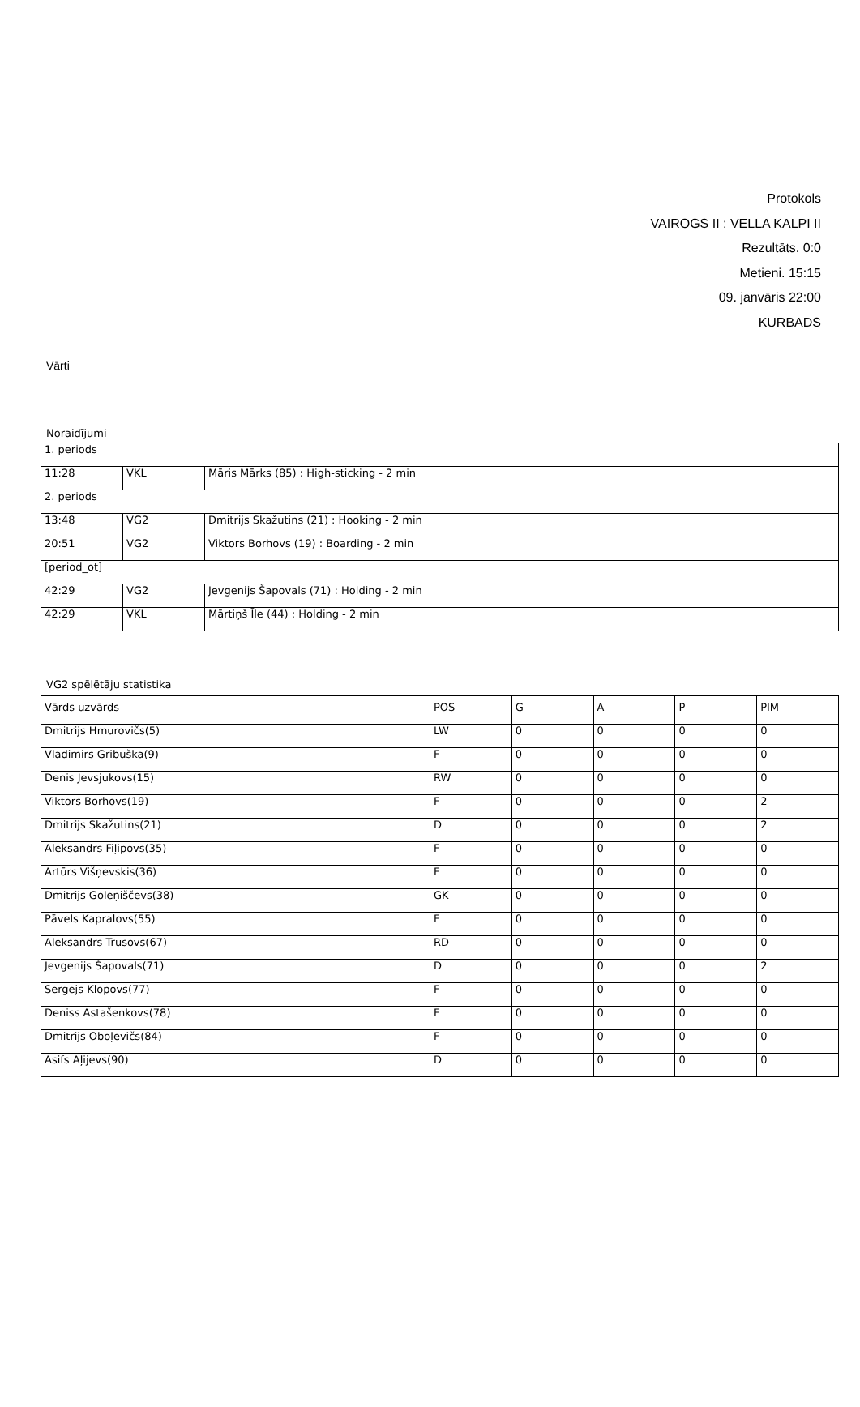Protokols
VAIROGS II : VELLA KALPI II
Rezultāts. 0:0
Metieni. 15:15
09. janvāris 22:00
KURBADS
Vārti
Noraidījumi
| 1. periods | | |
| 11:28 | VKL | Māris Mārks (85) : High-sticking - 2 min |
| 2. periods | | |
| 13:48 | VG2 | Dmitrijs Skažutins (21) : Hooking - 2 min |
| 20:51 | VG2 | Viktors Borhovs (19) : Boarding - 2 min |
| [period_ot] | | |
| 42:29 | VG2 | Jevgenijs Šapovals (71) : Holding - 2 min |
| 42:29 | VKL | Mārtiņš Īle (44) : Holding - 2 min |
VG2 spēlētāju statistika
| Vārds uzvārds | POS | G | A | P | PIM |
| Dmitrijs Hmurovičs(5) | LW | 0 | 0 | 0 | 0 |
| Vladimirs Gribuška(9) | F | 0 | 0 | 0 | 0 |
| Denis Jevsjukovs(15) | RW | 0 | 0 | 0 | 0 |
| Viktors Borhovs(19) | F | 0 | 0 | 0 | 2 |
| Dmitrijs Skažutins(21) | D | 0 | 0 | 0 | 2 |
| Aleksandrs Fiļipovs(35) | F | 0 | 0 | 0 | 0 |
| Artūrs Višņevskis(36) | F | 0 | 0 | 0 | 0 |
| Dmitrijs Goleņiščevs(38) | GK | 0 | 0 | 0 | 0 |
| Pāvels Kapralovs(55) | F | 0 | 0 | 0 | 0 |
| Aleksandrs Trusovs(67) | RD | 0 | 0 | 0 | 0 |
| Jevgenijs Šapovals(71) | D | 0 | 0 | 0 | 2 |
| Sergejs Klopovs(77) | F | 0 | 0 | 0 | 0 |
| Deniss Astašenkovs(78) | F | 0 | 0 | 0 | 0 |
| Dmitrijs Oboļevičs(84) | F | 0 | 0 | 0 | 0 |
| Asifs Aļijevs(90) | D | 0 | 0 | 0 | 0 |